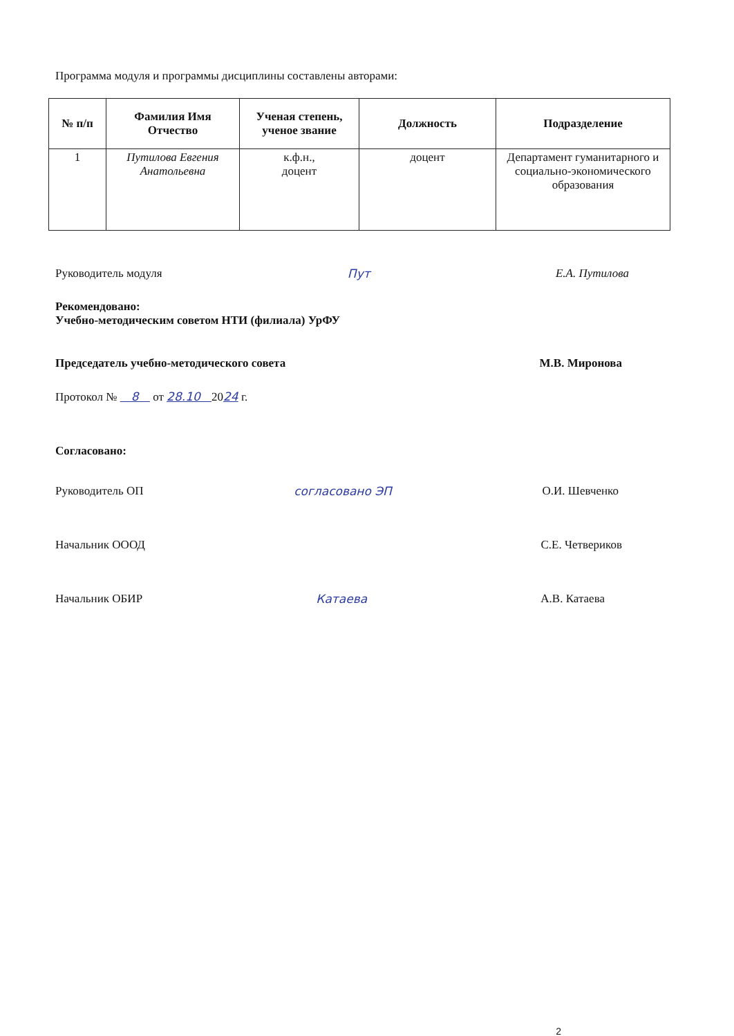Программа модуля и программы дисциплины составлены авторами:
| № п/п | Фамилия Имя Отчество | Ученая степень, ученое звание | Должность | Подразделение |
| --- | --- | --- | --- | --- |
| 1 | Путилова Евгения Анатольевна | к.ф.н., доцент | доцент | Департамент гуманитарного и социально-экономического образования |
Руководитель модуля Пут Е.А. Путилова
Рекомендовано:
Учебно-методическим советом НТИ (филиала) УрФУ
Председатель учебно-методического совета М.В. Миронова
Протокол № 8 от 28.10 2024 г.
Согласовано:
Руководитель ОП согласовано ЭП О.И. Шевченко
Начальник ОООД С.Е. Четвериков
Начальник ОБИР Катаева А.В. Катаева
2